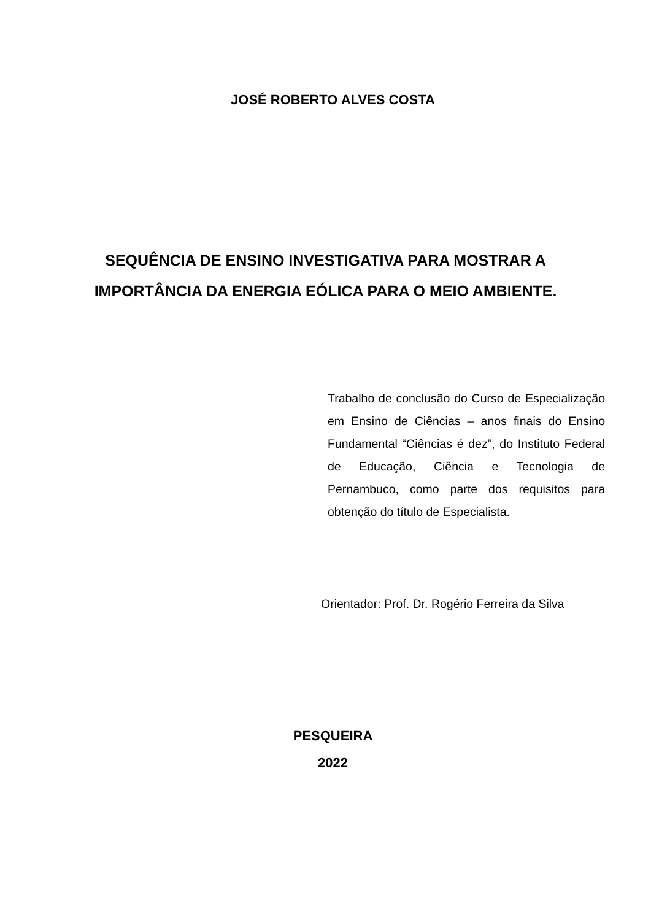JOSÉ ROBERTO ALVES COSTA
SEQUÊNCIA DE ENSINO INVESTIGATIVA PARA MOSTRAR A IMPORTÂNCIA DA ENERGIA EÓLICA PARA O MEIO AMBIENTE.
Trabalho de conclusão do Curso de Especialização em Ensino de Ciências – anos finais do Ensino Fundamental “Ciências é dez”, do Instituto Federal de Educação, Ciência e Tecnologia de Pernambuco, como parte dos requisitos para obtenção do título de Especialista.
Orientador: Prof. Dr. Rogério Ferreira da Silva
PESQUEIRA
2022